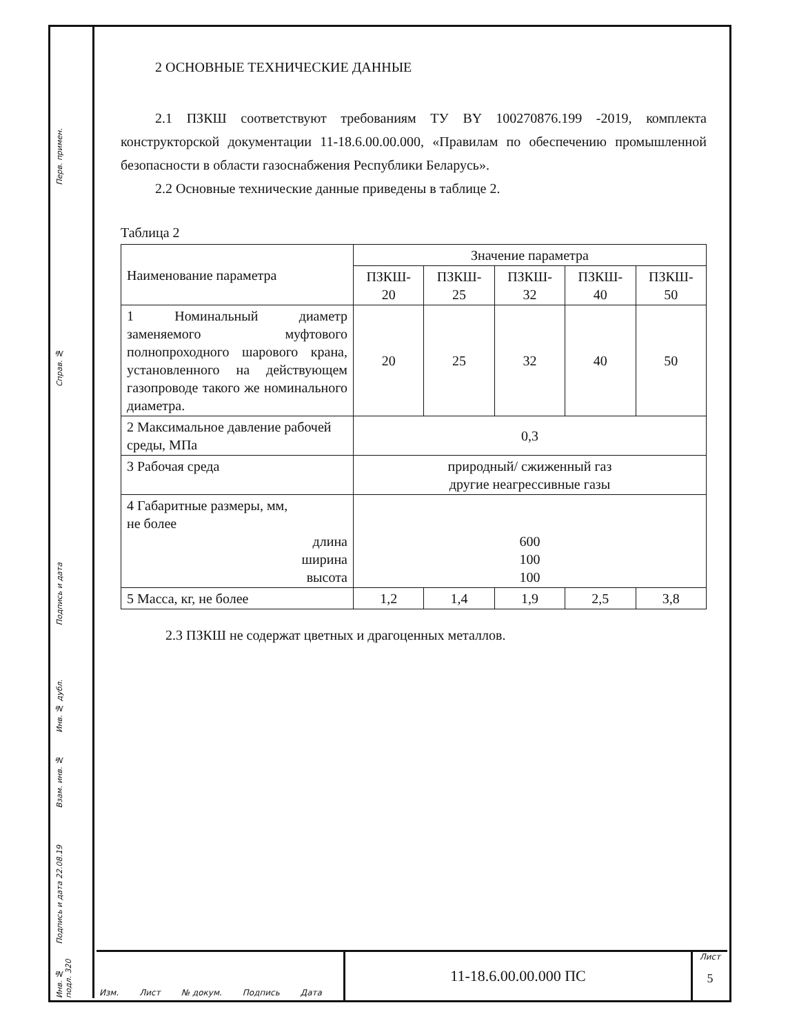Перв. примен.
Справ. №
Подпись и дата
Инв. № дубл.
Взам. инв. №
Подпись и дата 22.08.19
Инв. № подл. 320
2 ОСНОВНЫЕ ТЕХНИЧЕСКИЕ ДАННЫЕ
2.1 ПЗКШ соответствуют требованиям ТУ BY 100270876.199 -2019, комплекта конструкторской документации 11-18.6.00.00.000, «Правилам по обеспечению промышленной безопасности в области газоснабжения Республики Беларусь».
2.2 Основные технические данные приведены в таблице 2.
Таблица 2
| Наименование параметра | Значение параметра | | | | |
| --- | --- | --- | --- | --- | --- |
| | ПЗКШ- 20 | ПЗКШ- 25 | ПЗКШ- 32 | ПЗКШ- 40 | ПЗКШ- 50 |
| 1 Номинальный диаметр заменяемого муфтового полнопроходного шарового крана, установленного на действующем газопроводе такого же номинального диаметра. | 20 | 25 | 32 | 40 | 50 |
| 2 Максимальное давление рабочей среды, МПа | 0,3 | | | | |
| 3 Рабочая среда | природный/ сжиженный газ другие неагрессивные газы | | | | |
| 4 Габаритные размеры, мм, не более длина ширина высота | 600 100 100 | | | | |
| 5 Масса, кг, не более | 1,2 | 1,4 | 1,9 | 2,5 | 3,8 |
2.3 ПЗКШ не содержат цветных и драгоценных металлов.
Изм. Лист № докум. Подпись Дата
11-18.6.00.00.000 ПС
Лист
5